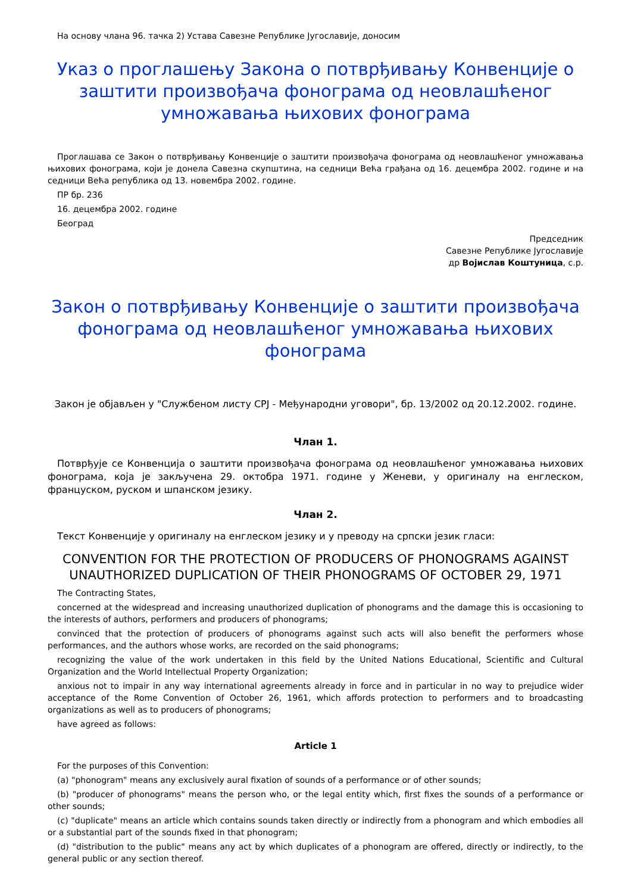На основу члана 96. тачка 2) Устава Савезне Републике Југославије, доносим
Указ о проглашењу Закона о потврђивању Конвенције о заштити произвођача фонограма од неовлашћеног умножавања њихових фонограма
Проглашава се Закон о потврђивању Конвенције о заштити произвођача фонограма од неовлашћеног умножавања њихових фонограма, који је донела Савезна скупштина, на седници Већа грађана од 16. децембра 2002. године и на седници Већа република од 13. новембра 2002. године.
ПР бр. 236
16. децембра 2002. године
Београд
Председник
Савезне Републике Југославије
др Војислав Коштуница, с.р.
Закон о потврђивању Конвенције о заштити произвођача фонограма од неовлашћеног умножавања њихових фонограма
Закон је објављен у "Службеном листу СРЈ - Међународни уговори", бр. 13/2002 од 20.12.2002. године.
Члан 1.
Потврђује се Конвенција о заштити произвођача фонограма од неовлашћеног умножавања њихових фонограма, која је закључена 29. октобра 1971. године у Женеви, у оригиналу на енглеском, француском, руском и шпанском језику.
Члан 2.
Текст Конвенције у оригиналу на енглеском језику и у преводу на српски језик гласи:
CONVENTION FOR THE PROTECTION OF PRODUCERS OF PHONOGRAMS AGAINST UNAUTHORIZED DUPLICATION OF THEIR PHONOGRAMS OF OCTOBER 29, 1971
The Contracting States,
concerned at the widespread and increasing unauthorized duplication of phonograms and the damage this is occasioning to the interests of authors, performers and producers of phonograms;
convinced that the protection of producers of phonograms against such acts will also benefit the performers whose performances, and the authors whose works, are recorded on the said phonograms;
recognizing the value of the work undertaken in this field by the United Nations Educational, Scientific and Cultural Organization and the World Intellectual Property Organization;
anxious not to impair in any way international agreements already in force and in particular in no way to prejudice wider acceptance of the Rome Convention of October 26, 1961, which affords protection to performers and to broadcasting organizations as well as to producers of phonograms;
have agreed as follows:
Article 1
For the purposes of this Convention:
(a) "phonogram" means any exclusively aural fixation of sounds of a performance or of other sounds;
(b) "producer of phonograms" means the person who, or the legal entity which, first fixes the sounds of a performance or other sounds;
(c) "duplicate" means an article which contains sounds taken directly or indirectly from a phonogram and which embodies all or a substantial part of the sounds fixed in that phonogram;
(d) "distribution to the public" means any act by which duplicates of a phonogram are offered, directly or indirectly, to the general public or any section thereof.